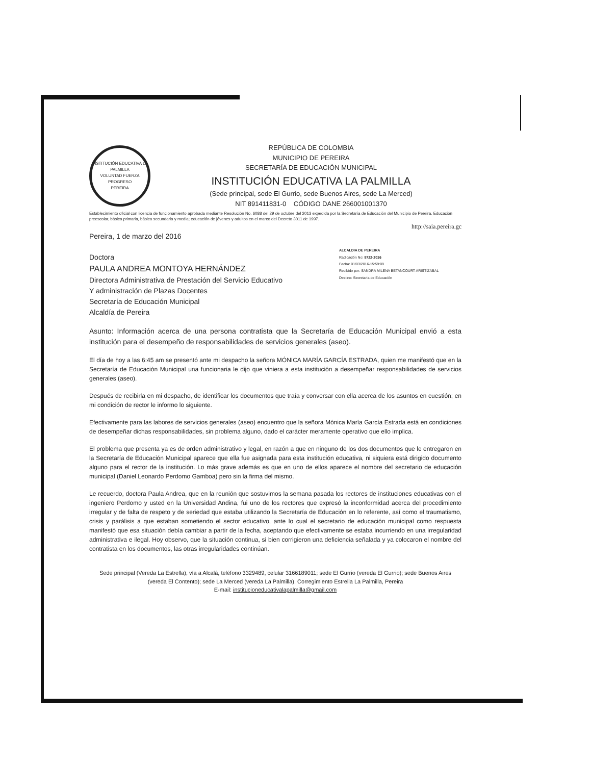INSTITUCIÓN EDUCATIVA LA PALMILLA
VOLUNTAD FUERZA PROGRESO
PEREIRA
REPÚBLICA DE COLOMBIA
MUNICIPIO DE PEREIRA
SECRETARÍA DE EDUCACIÓN MUNICIPAL
INSTITUCIÓN EDUCATIVA LA PALMILLA
(Sede principal, sede El Gurrio, sede Buenos Aires, sede La Merced)
NIT 891411831-0 CÓDIGO DANE 266001001370
Establecimiento oficial con licencia de funcionamiento aprobada mediante Resolución No. 6088 del 29 de octubre del 2013 expedida por la Secretaría de Educación del Municipio de Pereira. Educación preescolar, básica primaria, básica secundaria y media; educación de jóvenes y adultos en el marco del Decreto 3011 de 1997.
http://saia.pereira.gc
Pereira, 1 de marzo del 2016
ALCALDIA DE PEREIRA
Radicación No: 9722-2016
Fecha: 01/03/2016-15:59:09
Recibido por: SANDRA MILENA BETANCOURT ARISTIZABAL
Destino: Secretaria de Educación
Doctora
PAULA ANDREA MONTOYA HERNÁNDEZ
Directora Administrativa de Prestación del Servicio Educativo
Y administración de Plazas Docentes
Secretaría de Educación Municipal
Alcaldía de Pereira
Asunto: Información acerca de una persona contratista que la Secretaría de Educación Municipal envió a esta institución para el desempeño de responsabilidades de servicios generales (aseo).
El día de hoy a las 6:45 am se presentó ante mi despacho la señora MÓNICA MARÍA GARCÍA ESTRADA, quien me manifestó que en la Secretaría de Educación Municipal una funcionaria le dijo que viniera a esta institución a desempeñar responsabilidades de servicios generales (aseo).
Después de recibirla en mi despacho, de identificar los documentos que traía y conversar con ella acerca de los asuntos en cuestión; en mi condición de rector le informo lo siguiente.
Efectivamente para las labores de servicios generales (aseo) encuentro que la señora Mónica María García Estrada está en condiciones de desempeñar dichas responsabilidades, sin problema alguno, dado el carácter meramente operativo que ello implica.
El problema que presenta ya es de orden administrativo y legal, en razón a que en ninguno de los dos documentos que le entregaron en la Secretaría de Educación Municipal aparece que ella fue asignada para esta institución educativa, ni siquiera está dirigido documento alguno para el rector de la institución. Lo más grave además es que en uno de ellos aparece el nombre del secretario de educación municipal (Daniel Leonardo Perdomo Gamboa) pero sin la firma del mismo.
Le recuerdo, doctora Paula Andrea, que en la reunión que sostuvimos la semana pasada los rectores de instituciones educativas con el ingeniero Perdomo y usted en la Universidad Andina, fui uno de los rectores que expresó la inconformidad acerca del procedimiento irregular y de falta de respeto y de seriedad que estaba utilizando la Secretaría de Educación en lo referente, así como el traumatismo, crisis y parálisis a que estaban sometiendo el sector educativo, ante lo cual el secretario de educación municipal como respuesta manifestó que esa situación debía cambiar a partir de la fecha, aceptando que efectivamente se estaba incurriendo en una irregularidad administrativa e ilegal. Hoy observo, que la situación continua, si bien corrigieron una deficiencia señalada y ya colocaron el nombre del contratista en los documentos, las otras irregularidades continúan.
Sede principal (Vereda La Estrella), vía a Alcalá, teléfono 3329489, celular 3166189011; sede El Gurrio (vereda El Gurrio); sede Buenos Aires (vereda El Contento); sede La Merced (vereda La Palmilla). Corregimiento Estrella La Palmilla, Pereira
E-mail: institucioneducativalapalmilla@gmail.com